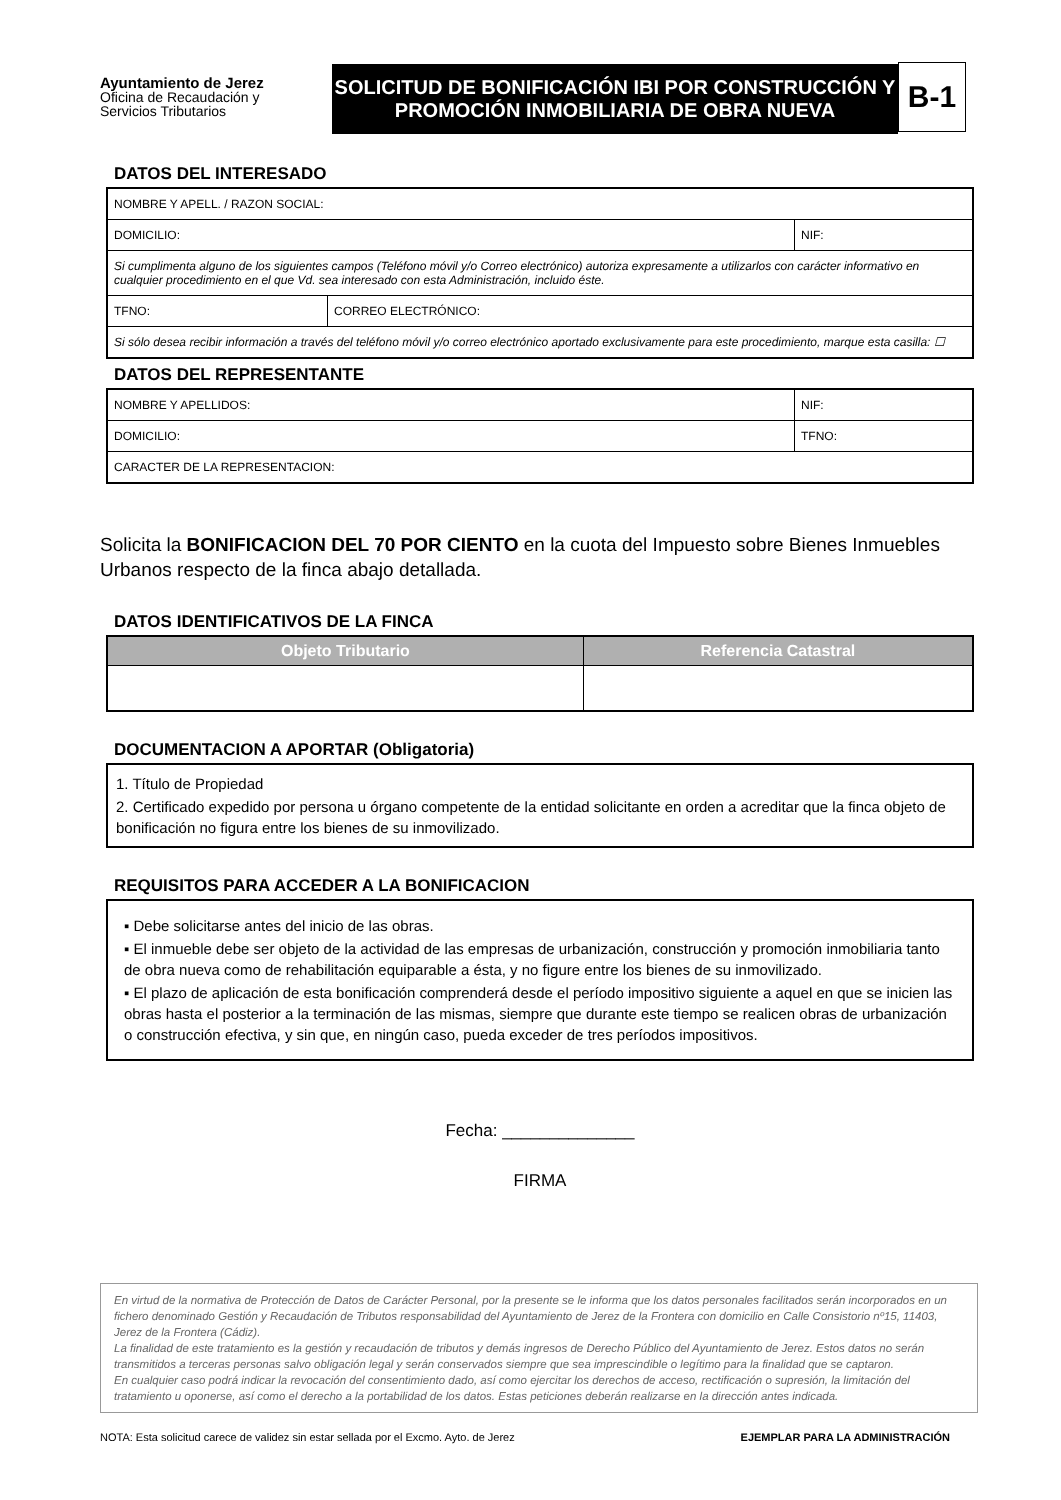Ayuntamiento de Jerez
Oficina de Recaudación y
Servicios Tributarios
SOLICITUD DE BONIFICACIÓN IBI POR CONSTRUCCIÓN Y
PROMOCIÓN INMOBILIARIA DE OBRA NUEVA
B-1
DATOS DEL INTERESADO
| NOMBRE Y APELL. / RAZON SOCIAL: | | |
| DOMICILIO: | | NIF: |
| Si cumplimenta alguno de los siguientes campos (Teléfono móvil y/o Correo electrónico) autoriza expresamente a utilizarlos con carácter informativo en cualquier procedimiento en el que Vd. sea interesado con esta Administración, incluido éste. | | |
| TFNO: | CORREO ELECTRÓNICO: | |
| Si sólo desea recibir información a través del teléfono móvil y/o correo electrónico aportado exclusivamente para este procedimiento, marque esta casilla: ☐ | | |
DATOS DEL REPRESENTANTE
| NOMBRE Y APELLIDOS: | NIF: |
| DOMICILIO: | TFNO: |
| CARACTER DE LA REPRESENTACION: | |
Solicita la BONIFICACION DEL 70 POR CIENTO en la cuota del Impuesto sobre Bienes Inmuebles Urbanos respecto de la finca abajo detallada.
DATOS IDENTIFICATIVOS DE LA FINCA
| Objeto Tributario | Referencia Catastral |
| --- | --- |
DOCUMENTACION A APORTAR (Obligatoria)
1. Título de Propiedad
2. Certificado expedido por persona u órgano competente de la entidad solicitante en orden a acreditar que la finca objeto de bonificación no figura entre los bienes de su inmovilizado.
REQUISITOS PARA ACCEDER A LA BONIFICACION
▪ Debe solicitarse antes del inicio de las obras.
▪ El inmueble debe ser objeto de la actividad de las empresas de urbanización, construcción y promoción inmobiliaria tanto de obra nueva como de rehabilitación equiparable a ésta, y no figure entre los bienes de su inmovilizado.
▪ El plazo de aplicación de esta bonificación comprenderá desde el período impositivo siguiente a aquel en que se inicien las obras hasta el posterior a la terminación de las mismas, siempre que durante este tiempo se realicen obras de urbanización o construcción efectiva, y sin que, en ningún caso, pueda exceder de tres períodos impositivos.
Fecha: ______________
FIRMA
En virtud de la normativa de Protección de Datos de Carácter Personal, por la presente se le informa que los datos personales facilitados serán incorporados en un fichero denominado Gestión y Recaudación de Tributos responsabilidad del Ayuntamiento de Jerez de la Frontera con domicilio en Calle Consistorio nº15, 11403, Jerez de la Frontera (Cádiz).
La finalidad de este tratamiento es la gestión y recaudación de tributos y demás ingresos de Derecho Público del Ayuntamiento de Jerez. Estos datos no serán transmitidos a terceras personas salvo obligación legal y serán conservados siempre que sea imprescindible o legítimo para la finalidad que se captaron.
En cualquier caso podrá indicar la revocación del consentimiento dado, así como ejercitar los derechos de acceso, rectificación o supresión, la limitación del tratamiento u oponerse, así como el derecho a la portabilidad de los datos. Estas peticiones deberán realizarse en la dirección antes indicada.
NOTA: Esta solicitud carece de validez sin estar sellada por el Excmo. Ayto. de Jerez EJEMPLAR PARA LA ADMINISTRACIÓN